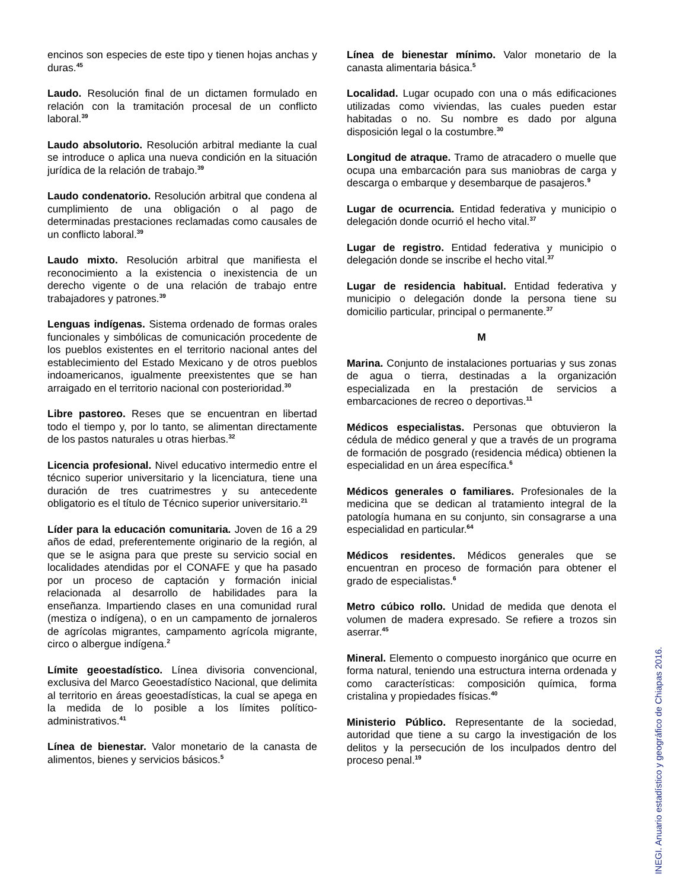encinos son especies de este tipo y tienen hojas anchas y duras.<sup>45</sup>
Laudo. Resolución final de un dictamen formulado en relación con la tramitación procesal de un conflicto laboral.<sup>39</sup>
Laudo absolutorio. Resolución arbitral mediante la cual se introduce o aplica una nueva condición en la situación jurídica de la relación de trabajo.<sup>39</sup>
Laudo condenatorio. Resolución arbitral que condena al cumplimiento de una obligación o al pago de determinadas prestaciones reclamadas como causales de un conflicto laboral.<sup>39</sup>
Laudo mixto. Resolución arbitral que manifiesta el reconocimiento a la existencia o inexistencia de un derecho vigente o de una relación de trabajo entre trabajadores y patrones.<sup>39</sup>
Lenguas indígenas. Sistema ordenado de formas orales funcionales y simbólicas de comunicación procedente de los pueblos existentes en el territorio nacional antes del establecimiento del Estado Mexicano y de otros pueblos indoamericanos, igualmente preexistentes que se han arraigado en el territorio nacional con posterioridad.<sup>30</sup>
Libre pastoreo. Reses que se encuentran en libertad todo el tiempo y, por lo tanto, se alimentan directamente de los pastos naturales u otras hierbas.<sup>32</sup>
Licencia profesional. Nivel educativo intermedio entre el técnico superior universitario y la licenciatura, tiene una duración de tres cuatrimestres y su antecedente obligatorio es el título de Técnico superior universitario.<sup>21</sup>
Líder para la educación comunitaria. Joven de 16 a 29 años de edad, preferentemente originario de la región, al que se le asigna para que preste su servicio social en localidades atendidas por el CONAFE y que ha pasado por un proceso de captación y formación inicial relacionada al desarrollo de habilidades para la enseñanza. Impartiendo clases en una comunidad rural (mestiza o indígena), o en un campamento de jornaleros de agrícolas migrantes, campamento agrícola migrante, circo o albergue indígena.<sup>2</sup>
Límite geoestadístico. Línea divisoria convencional, exclusiva del Marco Geoestadístico Nacional, que delimita al territorio en áreas geoestadísticas, la cual se apega en la medida de lo posible a los límites político-administrativos.<sup>41</sup>
Línea de bienestar. Valor monetario de la canasta de alimentos, bienes y servicios básicos.<sup>5</sup>
Línea de bienestar mínimo. Valor monetario de la canasta alimentaria básica.<sup>5</sup>
Localidad. Lugar ocupado con una o más edificaciones utilizadas como viviendas, las cuales pueden estar habitadas o no. Su nombre es dado por alguna disposición legal o la costumbre.<sup>30</sup>
Longitud de atraque. Tramo de atracadero o muelle que ocupa una embarcación para sus maniobras de carga y descarga o embarque y desembarque de pasajeros.<sup>9</sup>
Lugar de ocurrencia. Entidad federativa y municipio o delegación donde ocurrió el hecho vital.<sup>37</sup>
Lugar de registro. Entidad federativa y municipio o delegación donde se inscribe el hecho vital.<sup>37</sup>
Lugar de residencia habitual. Entidad federativa y municipio o delegación donde la persona tiene su domicilio particular, principal o permanente.<sup>37</sup>
M
Marina. Conjunto de instalaciones portuarias y sus zonas de agua o tierra, destinadas a la organización especializada en la prestación de servicios a embarcaciones de recreo o deportivas.<sup>11</sup>
Médicos especialistas. Personas que obtuvieron la cédula de médico general y que a través de un programa de formación de posgrado (residencia médica) obtienen la especialidad en un área específica.<sup>6</sup>
Médicos generales o familiares. Profesionales de la medicina que se dedican al tratamiento integral de la patología humana en su conjunto, sin consagrarse a una especialidad en particular.<sup>64</sup>
Médicos residentes. Médicos generales que se encuentran en proceso de formación para obtener el grado de especialistas.<sup>6</sup>
Metro cúbico rollo. Unidad de medida que denota el volumen de madera expresado. Se refiere a trozos sin aserrar.<sup>45</sup>
Mineral. Elemento o compuesto inorgánico que ocurre en forma natural, teniendo una estructura interna ordenada y como características: composición química, forma cristalina y propiedades físicas.<sup>40</sup>
Ministerio Público. Representante de la sociedad, autoridad que tiene a su cargo la investigación de los delitos y la persecución de los inculpados dentro del proceso penal.<sup>19</sup>
INEGI. Anuario estadístico y geográfico de Chiapas 2016.